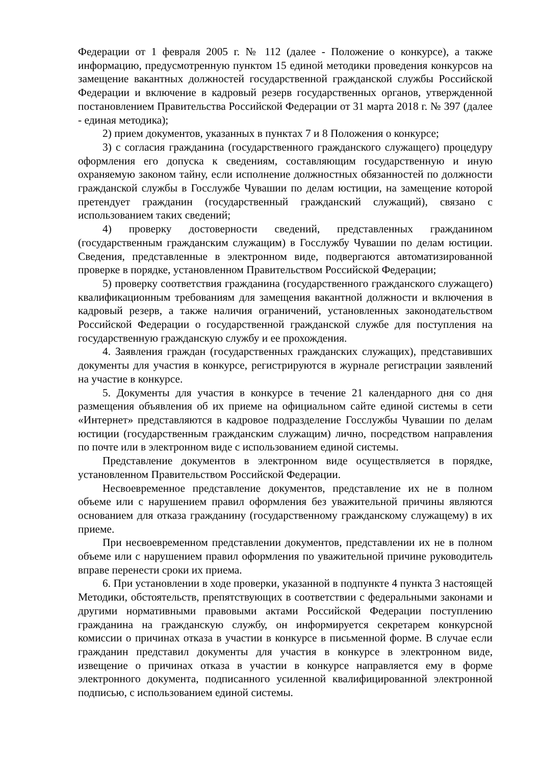Федерации от 1 февраля 2005 г. № 112 (далее - Положение о конкурсе), а также информацию, предусмотренную пунктом 15 единой методики проведения конкурсов на замещение вакантных должностей государственной гражданской службы Российской Федерации и включение в кадровый резерв государственных органов, утвержденной постановлением Правительства Российской Федерации от 31 марта 2018 г. № 397 (далее - единая методика);
2) прием документов, указанных в пунктах 7 и 8 Положения о конкурсе;
3) с согласия гражданина (государственного гражданского служащего) процедуру оформления его допуска к сведениям, составляющим государственную и иную охраняемую законом тайну, если исполнение должностных обязанностей по должности гражданской службы в Госслужбе Чувашии по делам юстиции, на замещение которой претендует гражданин (государственный гражданский служащий), связано с использованием таких сведений;
4) проверку достоверности сведений, представленных гражданином (государственным гражданским служащим) в Госслужбу Чувашии по делам юстиции. Сведения, представленные в электронном виде, подвергаются автоматизированной проверке в порядке, установленном Правительством Российской Федерации;
5) проверку соответствия гражданина (государственного гражданского служащего) квалификационным требованиям для замещения вакантной должности и включения в кадровый резерв, а также наличия ограничений, установленных законодательством Российской Федерации о государственной гражданской службе для поступления на государственную гражданскую службу и ее прохождения.
4. Заявления граждан (государственных гражданских служащих), представивших документы для участия в конкурсе, регистрируются в журнале регистрации заявлений на участие в конкурсе.
5. Документы для участия в конкурсе в течение 21 календарного дня со дня размещения объявления об их приеме на официальном сайте единой системы в сети «Интернет» представляются в кадровое подразделение Госслужбы Чувашии по делам юстиции (государственным гражданским служащим) лично, посредством направления по почте или в электронном виде с использованием единой системы.
Представление документов в электронном виде осуществляется в порядке, установленном Правительством Российской Федерации.
Несвоевременное представление документов, представление их не в полном объеме или с нарушением правил оформления без уважительной причины являются основанием для отказа гражданину (государственному гражданскому служащему) в их приеме.
При несвоевременном представлении документов, представлении их не в полном объеме или с нарушением правил оформления по уважительной причине руководитель вправе перенести сроки их приема.
6. При установлении в ходе проверки, указанной в подпункте 4 пункта 3 настоящей Методики, обстоятельств, препятствующих в соответствии с федеральными законами и другими нормативными правовыми актами Российской Федерации поступлению гражданина на гражданскую службу, он информируется секретарем конкурсной комиссии о причинах отказа в участии в конкурсе в письменной форме. В случае если гражданин представил документы для участия в конкурсе в электронном виде, извещение о причинах отказа в участии в конкурсе направляется ему в форме электронного документа, подписанного усиленной квалифицированной электронной подписью, с использованием единой системы.